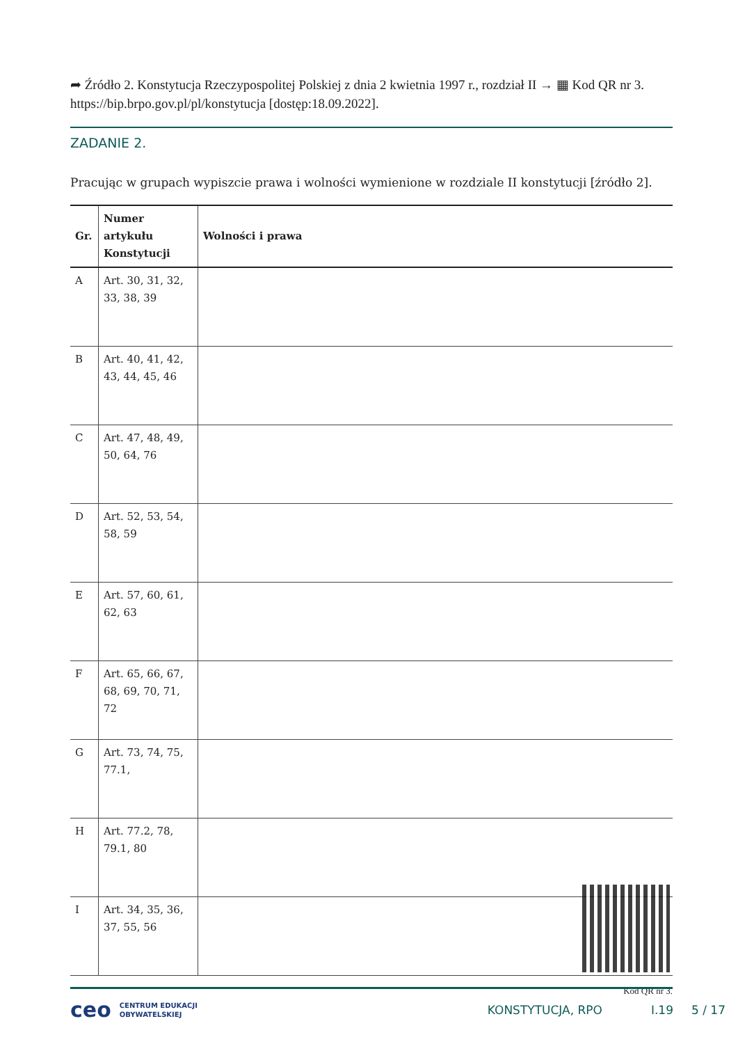➦ Źródło 2. Konstytucja Rzeczypospolitej Polskiej z dnia 2 kwietnia 1997 r., rozdział II → ▦ Kod QR nr 3. https://bip.brpo.gov.pl/pl/konstytucja [dostęp:18.09.2022].
ZADANIE 2.
Pracując w grupach wypiszcie prawa i wolności wymienione w rozdziale II konstytucji [źródło 2].
| Gr. | Numer artykułu Konstytucji | Wolności i prawa |
| --- | --- | --- |
| A | Art. 30, 31, 32, 33, 38, 39 | |
| B | Art. 40, 41, 42, 43, 44, 45, 46 | |
| C | Art. 47, 48, 49, 50, 64, 76 | |
| D | Art. 52, 53, 54, 58, 59 | |
| E | Art. 57, 60, 61, 62, 63 | |
| F | Art. 65, 66, 67, 68, 69, 70, 71, 72 | |
| G | Art. 73, 74, 75, 77.1, | |
| H | Art. 77.2, 78, 79.1, 80 | |
| I | Art. 34, 35, 36, 37, 55, 56 | |
Kod QR nr 3.
ceo CENTRUM EDUKACJI
OBYWATELSKIEJ KONSTYTUCJA, RPO I.19 5 / 17